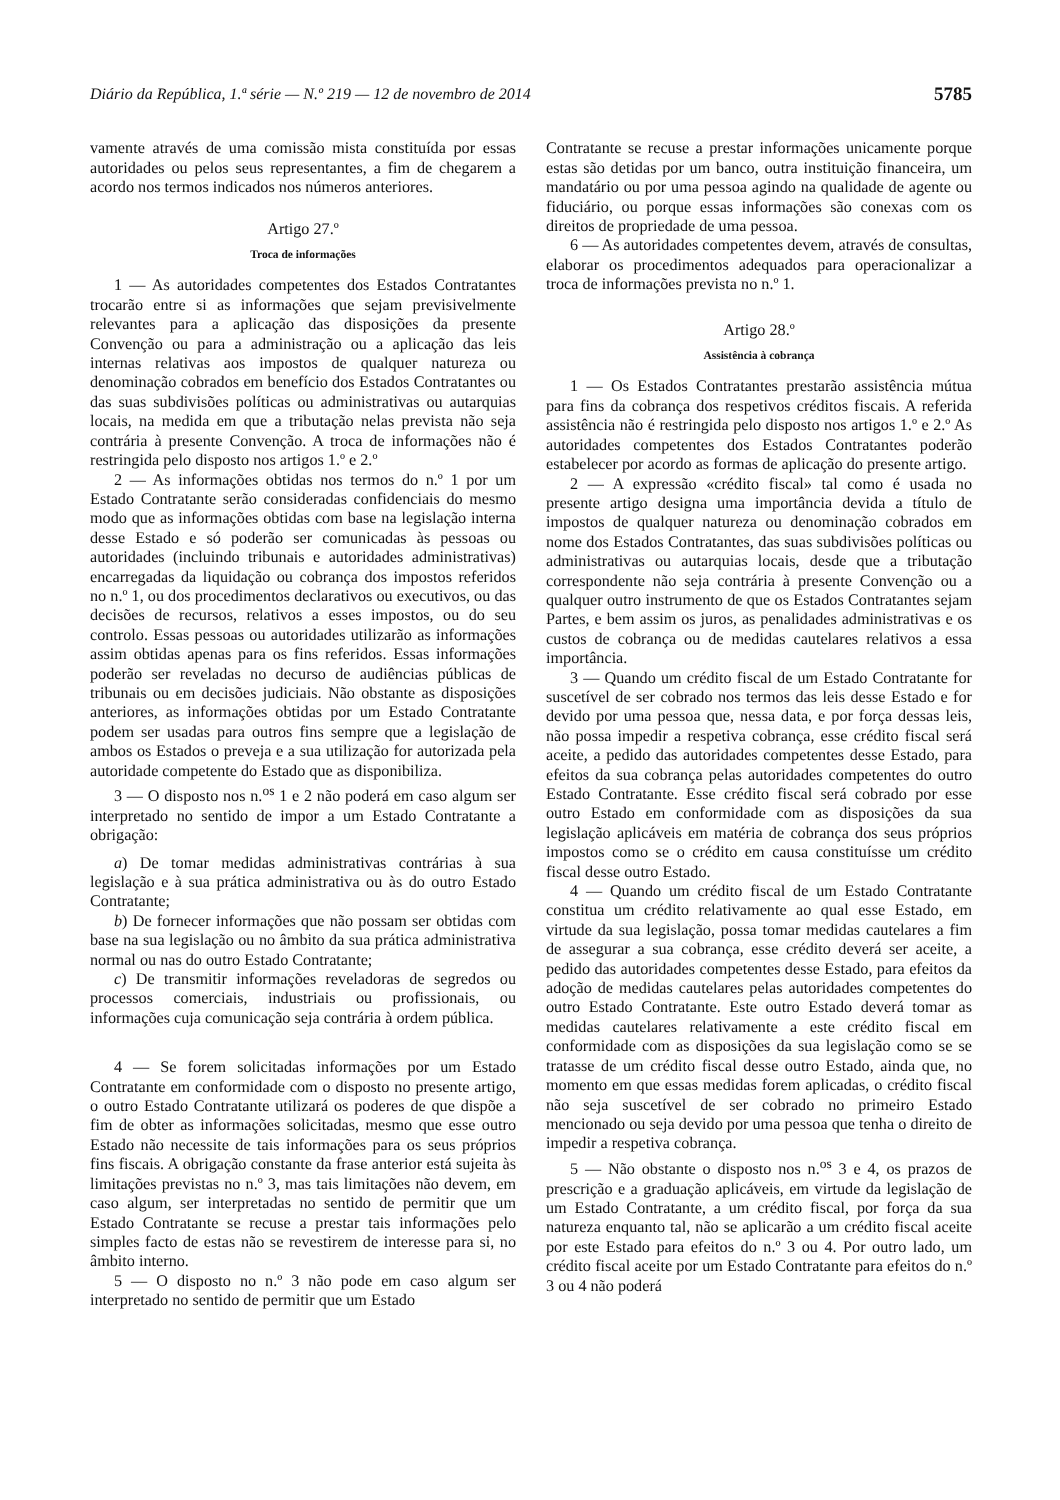Diário da República, 1.ª série — N.º 219 — 12 de novembro de 2014 5785
vamente através de uma comissão mista constituída por essas autoridades ou pelos seus representantes, a fim de chegarem a acordo nos termos indicados nos números anteriores.
Artigo 27.º
Troca de informações
1 — As autoridades competentes dos Estados Contratantes trocarão entre si as informações que sejam previsivelmente relevantes para a aplicação das disposições da presente Convenção ou para a administração ou a aplicação das leis internas relativas aos impostos de qualquer natureza ou denominação cobrados em benefício dos Estados Contratantes ou das suas subdivisões políticas ou administrativas ou autarquias locais, na medida em que a tributação nelas prevista não seja contrária à presente Convenção. A troca de informações não é restringida pelo disposto nos artigos 1.º e 2.º
2 — As informações obtidas nos termos do n.º 1 por um Estado Contratante serão consideradas confidenciais do mesmo modo que as informações obtidas com base na legislação interna desse Estado e só poderão ser comunicadas às pessoas ou autoridades (incluindo tribunais e autoridades administrativas) encarregadas da liquidação ou cobrança dos impostos referidos no n.º 1, ou dos procedimentos declarativos ou executivos, ou das decisões de recursos, relativos a esses impostos, ou do seu controlo. Essas pessoas ou autoridades utilizarão as informações assim obtidas apenas para os fins referidos. Essas informações poderão ser reveladas no decurso de audiências públicas de tribunais ou em decisões judiciais. Não obstante as disposições anteriores, as informações obtidas por um Estado Contratante podem ser usadas para outros fins sempre que a legislação de ambos os Estados o preveja e a sua utilização for autorizada pela autoridade competente do Estado que as disponibiliza.
3 — O disposto nos n.<sup>os</sup> 1 e 2 não poderá em caso algum ser interpretado no sentido de impor a um Estado Contratante a obrigação:
a) De tomar medidas administrativas contrárias à sua legislação e à sua prática administrativa ou às do outro Estado Contratante;
b) De fornecer informações que não possam ser obtidas com base na sua legislação ou no âmbito da sua prática administrativa normal ou nas do outro Estado Contratante;
c) De transmitir informações reveladoras de segredos ou processos comerciais, industriais ou profissionais, ou informações cuja comunicação seja contrária à ordem pública.
4 — Se forem solicitadas informações por um Estado Contratante em conformidade com o disposto no presente artigo, o outro Estado Contratante utilizará os poderes de que dispõe a fim de obter as informações solicitadas, mesmo que esse outro Estado não necessite de tais informações para os seus próprios fins fiscais. A obrigação constante da frase anterior está sujeita às limitações previstas no n.º 3, mas tais limitações não devem, em caso algum, ser interpretadas no sentido de permitir que um Estado Contratante se recuse a prestar tais informações pelo simples facto de estas não se revestirem de interesse para si, no âmbito interno.
5 — O disposto no n.º 3 não pode em caso algum ser interpretado no sentido de permitir que um Estado
Contratante se recuse a prestar informações unicamente porque estas são detidas por um banco, outra instituição financeira, um mandatário ou por uma pessoa agindo na qualidade de agente ou fiduciário, ou porque essas informações são conexas com os direitos de propriedade de uma pessoa.
6 — As autoridades competentes devem, através de consultas, elaborar os procedimentos adequados para operacionalizar a troca de informações prevista no n.º 1.
Artigo 28.º
Assistência à cobrança
1 — Os Estados Contratantes prestarão assistência mútua para fins da cobrança dos respetivos créditos fiscais. A referida assistência não é restringida pelo disposto nos artigos 1.º e 2.º As autoridades competentes dos Estados Contratantes poderão estabelecer por acordo as formas de aplicação do presente artigo.
2 — A expressão «crédito fiscal» tal como é usada no presente artigo designa uma importância devida a título de impostos de qualquer natureza ou denominação cobrados em nome dos Estados Contratantes, das suas subdivisões políticas ou administrativas ou autarquias locais, desde que a tributação correspondente não seja contrária à presente Convenção ou a qualquer outro instrumento de que os Estados Contratantes sejam Partes, e bem assim os juros, as penalidades administrativas e os custos de cobrança ou de medidas cautelares relativos a essa importância.
3 — Quando um crédito fiscal de um Estado Contratante for suscetível de ser cobrado nos termos das leis desse Estado e for devido por uma pessoa que, nessa data, e por força dessas leis, não possa impedir a respetiva cobrança, esse crédito fiscal será aceite, a pedido das autoridades competentes desse Estado, para efeitos da sua cobrança pelas autoridades competentes do outro Estado Contratante. Esse crédito fiscal será cobrado por esse outro Estado em conformidade com as disposições da sua legislação aplicáveis em matéria de cobrança dos seus próprios impostos como se o crédito em causa constituísse um crédito fiscal desse outro Estado.
4 — Quando um crédito fiscal de um Estado Contratante constitua um crédito relativamente ao qual esse Estado, em virtude da sua legislação, possa tomar medidas cautelares a fim de assegurar a sua cobrança, esse crédito deverá ser aceite, a pedido das autoridades competentes desse Estado, para efeitos da adoção de medidas cautelares pelas autoridades competentes do outro Estado Contratante. Este outro Estado deverá tomar as medidas cautelares relativamente a este crédito fiscal em conformidade com as disposições da sua legislação como se se tratasse de um crédito fiscal desse outro Estado, ainda que, no momento em que essas medidas forem aplicadas, o crédito fiscal não seja suscetível de ser cobrado no primeiro Estado mencionado ou seja devido por uma pessoa que tenha o direito de impedir a respetiva cobrança.
5 — Não obstante o disposto nos n.<sup>os</sup> 3 e 4, os prazos de prescrição e a graduação aplicáveis, em virtude da legislação de um Estado Contratante, a um crédito fiscal, por força da sua natureza enquanto tal, não se aplicarão a um crédito fiscal aceite por este Estado para efeitos do n.º 3 ou 4. Por outro lado, um crédito fiscal aceite por um Estado Contratante para efeitos do n.º 3 ou 4 não poderá